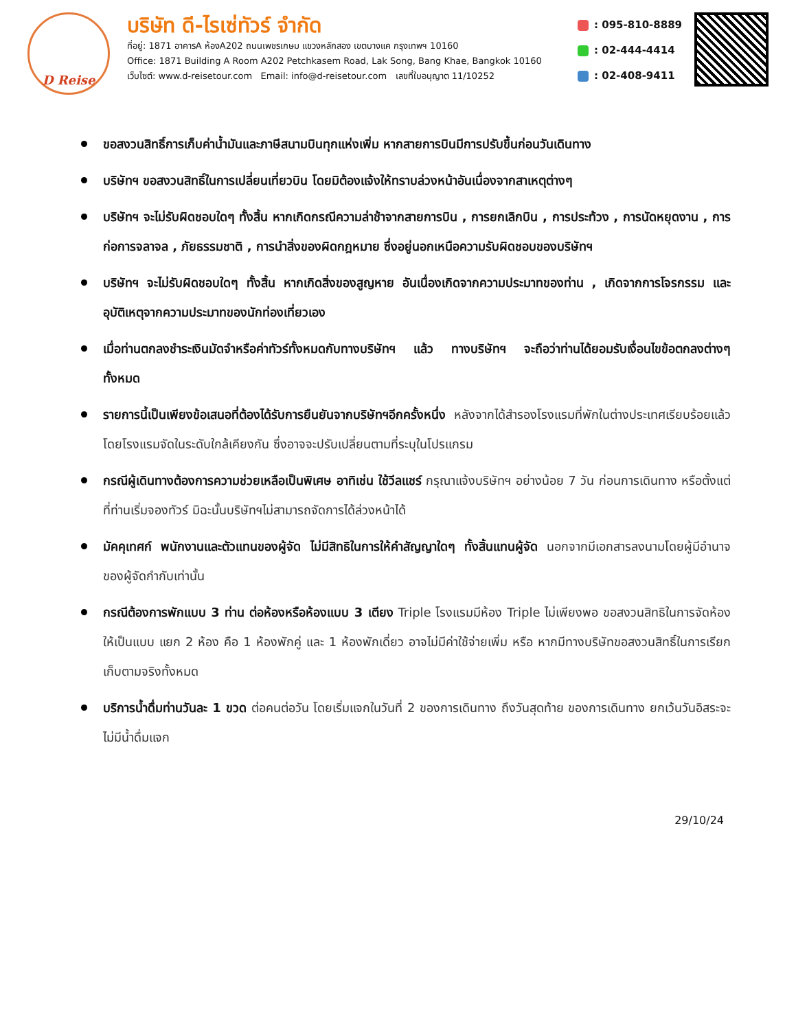D Reise
บริษัท ดี-ไรเซ่ทัวร์ จำกัด
ที่อยู่: 1871 อาคารA ห้องA202 ถนนเพชรเกษม แขวงหลักสอง เขตบางแค กรุงเทพฯ 10160
Office: 1871 Building A Room A202 Petchkasem Road, Lak Song, Bang Khae, Bangkok 10160
เว็บไซต์: www.d-reisetour.com Email: info@d-reisetour.com เลขที่ใบอนุญาต 11/10252
: 095-810-8889
: 02-444-4414
: 02-408-9411
ขอสงวนสิทธิ์การเก็บค่าน้ำมันและภาษีสนามบินทุกแห่งเพิ่ม หากสายการบินมีการปรับขึ้นก่อนวันเดินทาง
บริษัทฯ ขอสงวนสิทธิ์ในการเปลี่ยนเที่ยวบิน โดยมิต้องแจ้งให้ทราบล่วงหน้าอันเนื่องจากสาเหตุต่างๆ
บริษัทฯ จะไม่รับผิดชอบใดๆ ทั้งสิ้น หากเกิดกรณีความล่าช้าจากสายการบิน , การยกเลิกบิน , การประท้วง , การนัดหยุดงาน , การก่อการจลาจล , ภัยธรรมชาติ , การนำสิ่งของผิดกฎหมาย ซึ่งอยู่นอกเหนือความรับผิดชอบของบริษัทฯ
บริษัทฯ จะไม่รับผิดชอบใดๆ ทั้งสิ้น หากเกิดสิ่งของสูญหาย อันเนื่องเกิดจากความประมาทของท่าน , เกิดจากการโจรกรรม และ อุบัติเหตุจากความประมาทของนักท่องเที่ยวเอง
เมื่อท่านตกลงชำระเงินมัดจำหรือค่าทัวร์ทั้งหมดกับทางบริษัทฯ แล้ว ทางบริษัทฯ จะถือว่าท่านได้ยอมรับเงื่อนไขข้อตกลงต่างๆ ทั้งหมด
รายการนี้เป็นเพียงข้อเสนอที่ต้องได้รับการยืนยันจากบริษัทฯอีกครั้งหนึ่ง หลังจากได้สำรองโรงแรมที่พักในต่างประเทศเรียบร้อยแล้ว โดยโรงแรมจัดในระดับใกล้เคียงกัน ซึ่งอาจจะปรับเปลี่ยนตามที่ระบุในโปรแกรม
กรณีผู้เดินทางต้องการความช่วยเหลือเป็นพิเศษ อาทิเช่น ใช้วีลแชร์ กรุณาแจ้งบริษัทฯ อย่างน้อย 7 วัน ก่อนการเดินทาง หรือตั้งแต่ที่ท่านเริ่มจองทัวร์ มิฉะนั้นบริษัทฯไม่สามารถจัดการได้ล่วงหน้าได้
มัคคุเทศก์ พนักงานและตัวแทนของผู้จัด ไม่มีสิทธิในการให้คำสัญญาใดๆ ทั้งสิ้นแทนผู้จัด นอกจากมีเอกสารลงนามโดยผู้มีอำนาจของผู้จัดกำกับเท่านั้น
กรณีต้องการพักแบบ 3 ท่าน ต่อห้องหรือห้องแบบ 3 เตียง Triple โรงแรมมีห้อง Triple ไม่เพียงพอ ขอสงวนสิทธิในการจัดห้องให้เป็นแบบ แยก 2 ห้อง คือ 1 ห้องพักคู่ และ 1 ห้องพักเดี่ยว อาจไม่มีค่าใช้จ่ายเพิ่ม หรือ หากมีทางบริษัทขอสงวนสิทธิ์ในการเรียกเก็บตามจริงทั้งหมด
บริการน้ำดื่มท่านวันละ 1 ขวด ต่อคนต่อวัน โดยเริ่มแจกในวันที่ 2 ของการเดินทาง ถึงวันสุดท้าย ของการเดินทาง ยกเว้นวันอิสระจะไม่มีน้ำดื่มแจก
29/10/24